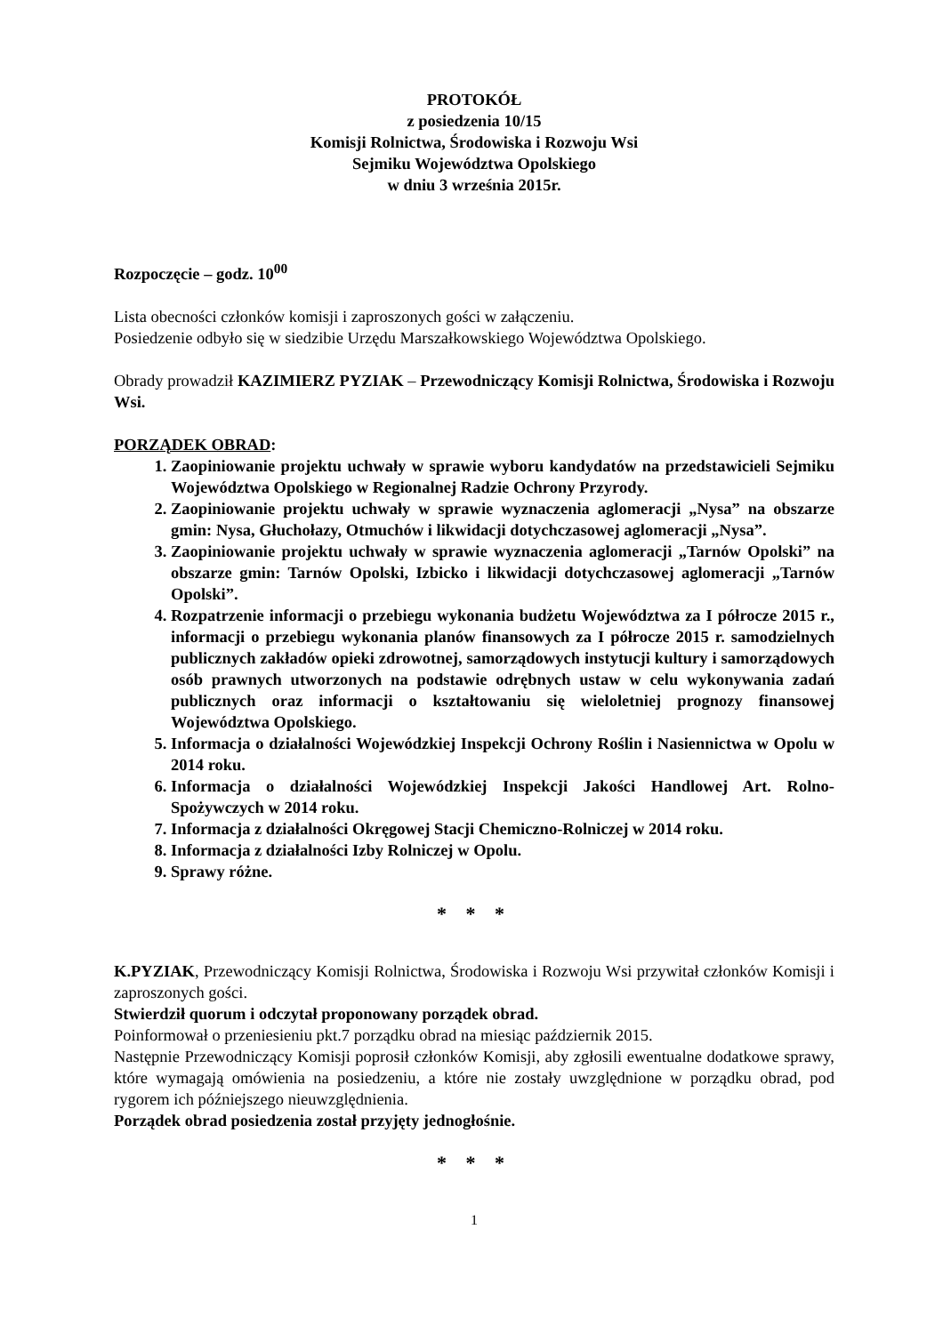PROTOKÓŁ
z posiedzenia 10/15
Komisji Rolnictwa, Środowiska i Rozwoju Wsi
Sejmiku Województwa Opolskiego
w dniu 3 września 2015r.
Rozpoczęcie – godz. 10<sup>00</sup>
Lista obecności członków komisji i zaproszonych gości w załączeniu.
Posiedzenie odbyło się w siedzibie Urzędu Marszałkowskiego Województwa Opolskiego.
Obrady prowadził KAZIMIERZ PYZIAK – Przewodniczący Komisji Rolnictwa, Środowiska i Rozwoju Wsi.
PORZĄDEK OBRAD:
1. Zaopiniowanie projektu uchwały w sprawie wyboru kandydatów na przedstawicieli Sejmiku Województwa Opolskiego w Regionalnej Radzie Ochrony Przyrody.
2. Zaopiniowanie projektu uchwały w sprawie wyznaczenia aglomeracji „Nysa” na obszarze gmin: Nysa, Głuchołazy, Otmuchów i likwidacji dotychczasowej aglomeracji „Nysa”.
3. Zaopiniowanie projektu uchwały w sprawie wyznaczenia aglomeracji „Tarnów Opolski” na obszarze gmin: Tarnów Opolski, Izbicko i likwidacji dotychczasowej aglomeracji „Tarnów Opolski”.
4. Rozpatrzenie informacji o przebiegu wykonania budżetu Województwa za I półrocze 2015 r., informacji o przebiegu wykonania planów finansowych za I półrocze 2015 r. samodzielnych publicznych zakładów opieki zdrowotnej, samorządowych instytucji kultury i samorządowych osób prawnych utworzonych na podstawie odrębnych ustaw w celu wykonywania zadań publicznych oraz informacji o kształtowaniu się wieloletniej prognozy finansowej Województwa Opolskiego.
5. Informacja o działalności Wojewódzkiej Inspekcji Ochrony Roślin i Nasiennictwa w Opolu w 2014 roku.
6. Informacja o działalności Wojewódzkiej Inspekcji Jakości Handlowej Art. Rolno-Spożywczych w 2014 roku.
7. Informacja z działalności Okręgowej Stacji Chemiczno-Rolniczej w 2014 roku.
8. Informacja z działalności Izby Rolniczej w Opolu.
9. Sprawy różne.
* * *
K.PYZIAK, Przewodniczący Komisji Rolnictwa, Środowiska i Rozwoju Wsi przywitał członków Komisji i zaproszonych gości.
Stwierdził quorum i odczytał proponowany porządek obrad.
Poinformował o przeniesieniu pkt.7 porządku obrad na miesiąc październik 2015.
Następnie Przewodniczący Komisji poprosił członków Komisji, aby zgłosili ewentualne dodatkowe sprawy, które wymagają omówienia na posiedzeniu, a które nie zostały uwzględnione w porządku obrad, pod rygorem ich późniejszego nieuwzględnienia.
Porządek obrad posiedzenia został przyjęty jednogłośnie.
* * *
1